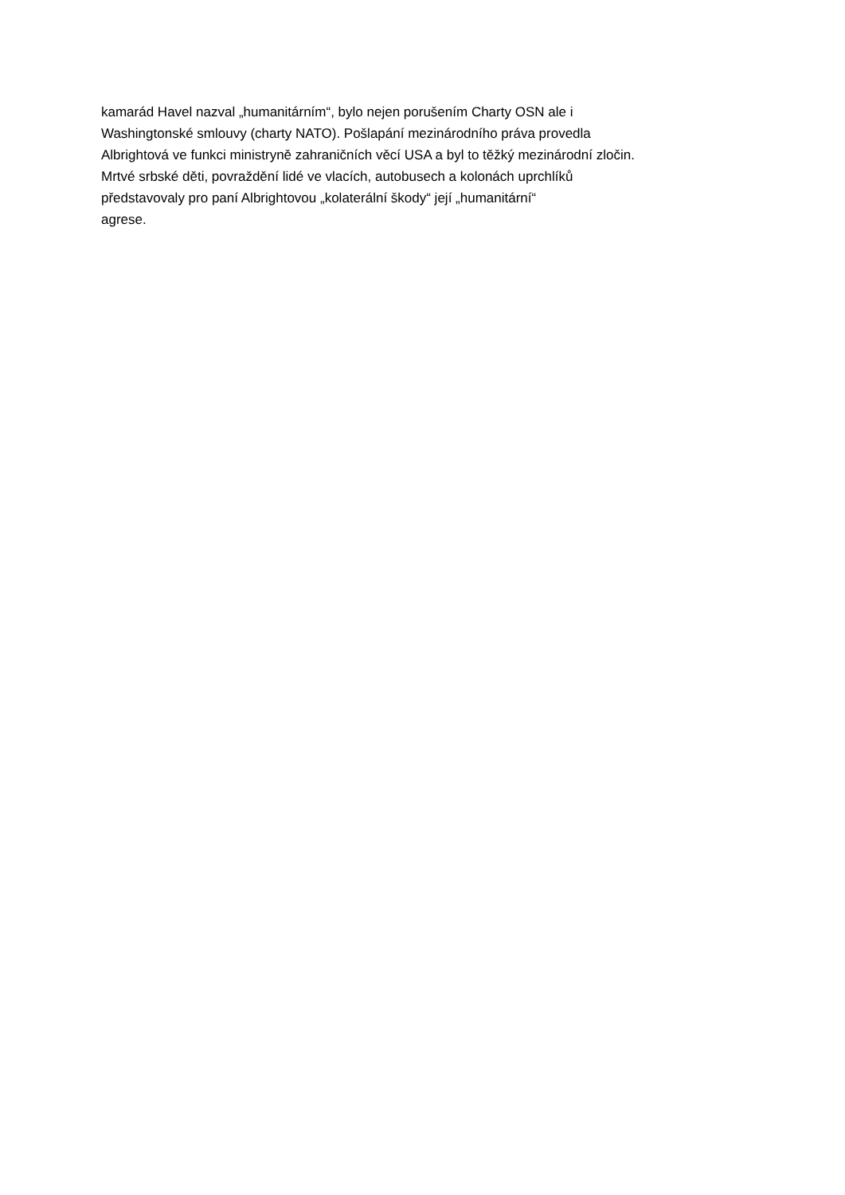kamarád Havel nazval „humanitárním“, bylo nejen porušením Charty OSN ale i
Washingtonské smlouvy (charty NATO). Pošlapání mezinárodního práva provedla
Albrightová ve funkci ministryně zahraničních věcí USA a byl to těžký mezinárodní zločin.
Mrtvé srbské děti, povraždění lidé ve vlacích, autobusech a kolonách uprchlíků
představovaly pro paní Albrightovou „kolaterální škody“ její „humanitární“
agrese.